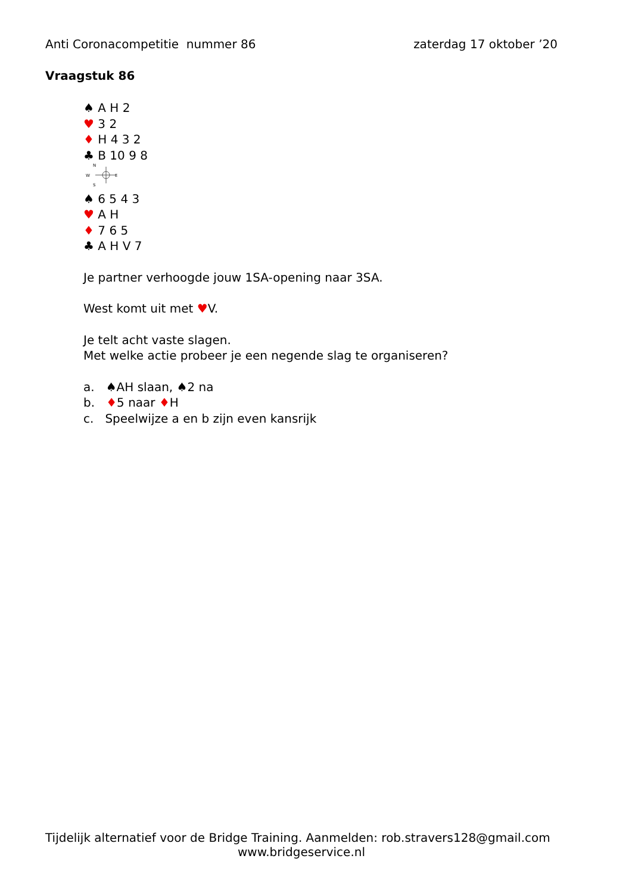Anti Coronacompetitie nummer 86 zaterdag 17 oktober ’20
Vraagstuk 86
♠ A H 2
♥ 3 2
♦ H 4 3 2
♣ B 10 9 8
N
W
E
S
♠ 6 5 4 3
♥ A H
♦ 7 6 5
♣ A H V 7
Je partner verhoogde jouw 1SA-opening naar 3SA.
West komt uit met ♥V.
Je telt acht vaste slagen.
Met welke actie probeer je een negende slag te organiseren?
a. ♠AH slaan, ♠2 na
b. ♦5 naar ♦H
c. Speelwijze a en b zijn even kansrijk
Tijdelijk alternatief voor de Bridge Training. Aanmelden: rob.stravers128@gmail.com
www.bridgeservice.nl